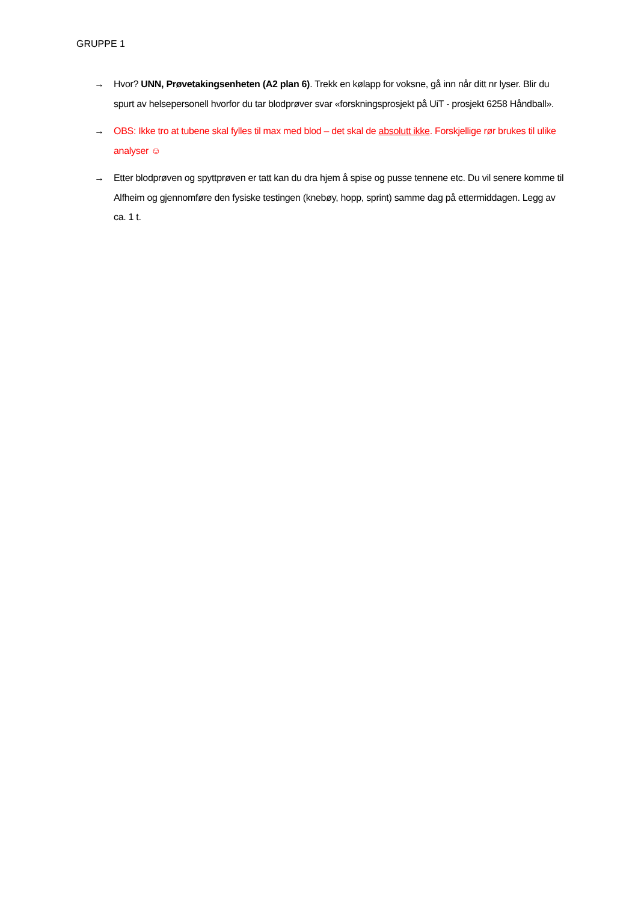GRUPPE 1
→ Hvor? UNN, Prøvetakingsenheten (A2 plan 6). Trekk en kølapp for voksne, gå inn når ditt nr lyser. Blir du spurt av helsepersonell hvorfor du tar blodprøver svar «forskningsprosjekt på UiT - prosjekt 6258 Håndball».
→ OBS: Ikke tro at tubene skal fylles til max med blod – det skal de absolutt ikke. Forskjellige rør brukes til ulike analyser ☺
→ Etter blodprøven og spyttprøven er tatt kan du dra hjem å spise og pusse tennene etc. Du vil senere komme til Alfheim og gjennomføre den fysiske testingen (knebøy, hopp, sprint) samme dag på ettermiddagen. Legg av ca. 1 t.